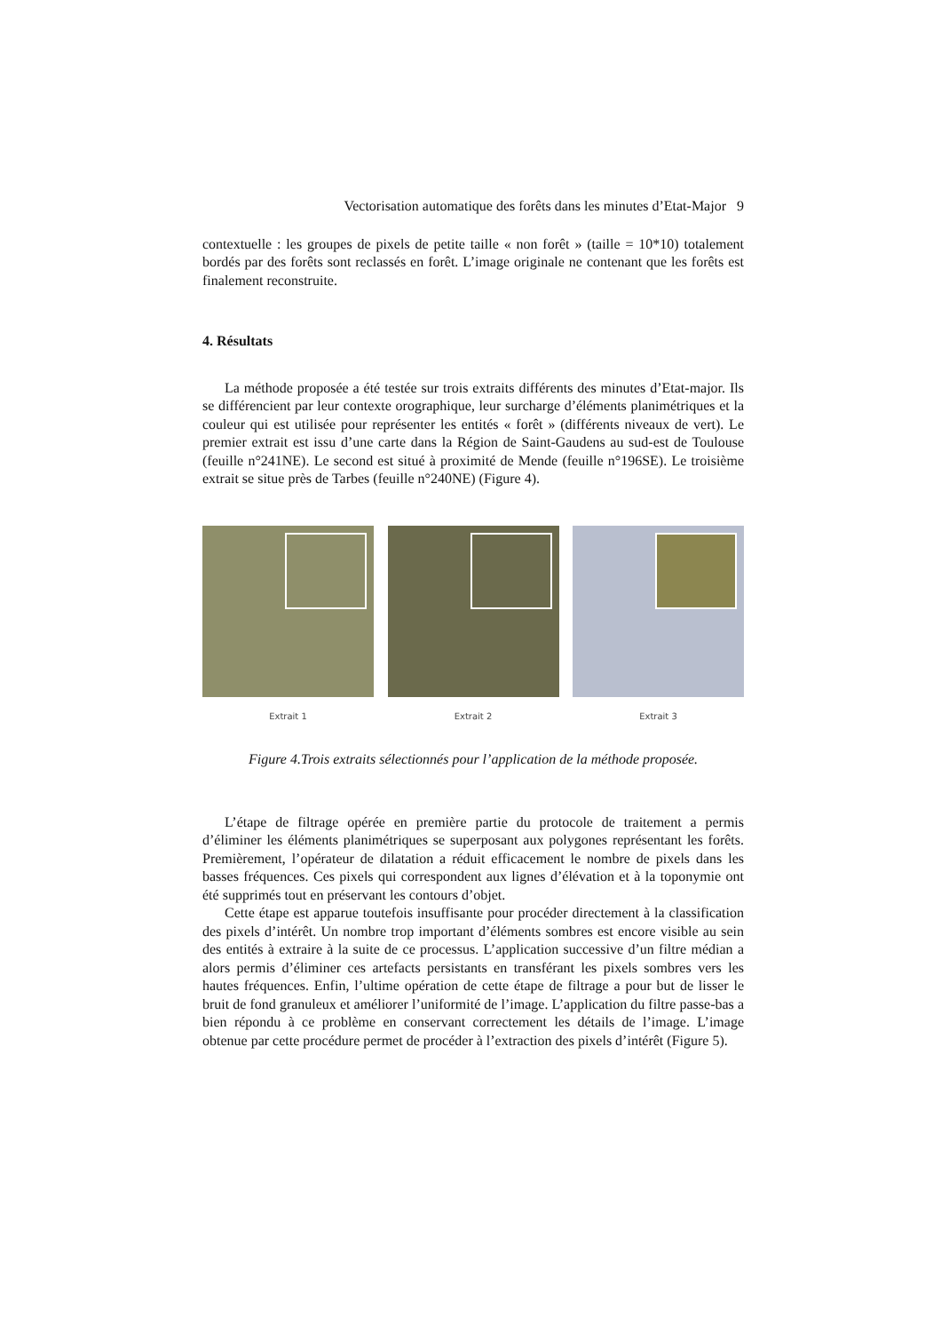Vectorisation automatique des forêts dans les minutes d’Etat-Major 9
contextuelle : les groupes de pixels de petite taille « non forêt » (taille = 10*10) totalement bordés par des forêts sont reclassés en forêt. L’image originale ne contenant que les forêts est finalement reconstruite.
4. Résultats
La méthode proposée a été testée sur trois extraits différents des minutes d’Etat-major. Ils se différencient par leur contexte orographique, leur surcharge d’éléments planimétriques et la couleur qui est utilisée pour représenter les entités « forêt » (différents niveaux de vert). Le premier extrait est issu d’une carte dans la Région de Saint-Gaudens au sud-est de Toulouse (feuille n°241NE). Le second est situé à proximité de Mende (feuille n°196SE). Le troisième extrait se situe près de Tarbes (feuille n°240NE) (Figure 4).
Extrait 1 Extrait 2 Extrait 3
Figure 4.Trois extraits sélectionnés pour l’application de la méthode proposée.
L’étape de filtrage opérée en première partie du protocole de traitement a permis d’éliminer les éléments planimétriques se superposant aux polygones représentant les forêts. Premièrement, l’opérateur de dilatation a réduit efficacement le nombre de pixels dans les basses fréquences. Ces pixels qui correspondent aux lignes d’élévation et à la toponymie ont été supprimés tout en préservant les contours d’objet.
Cette étape est apparue toutefois insuffisante pour procéder directement à la classification des pixels d’intérêt. Un nombre trop important d’éléments sombres est encore visible au sein des entités à extraire à la suite de ce processus. L’application successive d’un filtre médian a alors permis d’éliminer ces artefacts persistants en transférant les pixels sombres vers les hautes fréquences. Enfin, l’ultime opération de cette étape de filtrage a pour but de lisser le bruit de fond granuleux et améliorer l’uniformité de l’image. L’application du filtre passe-bas a bien répondu à ce problème en conservant correctement les détails de l’image. L’image obtenue par cette procédure permet de procéder à l’extraction des pixels d’intérêt (Figure 5).